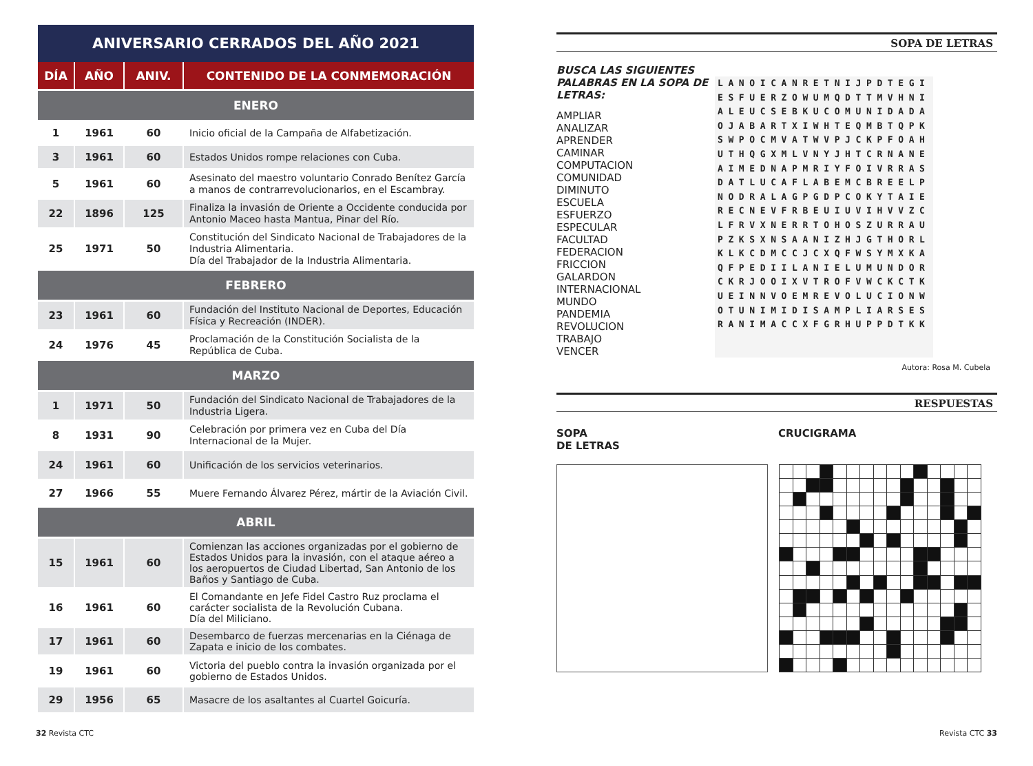| ANIVERSARIO CERRADOS DEL AÑO 2021 | | | |
| DÍA | AÑO | ANIV. | CONTENIDO DE LA CONMEMORACIÓN |
| ENERO | | | |
| 1 | 1961 | 60 | Inicio oficial de la Campaña de Alfabetización. |
| 3 | 1961 | 60 | Estados Unidos rompe relaciones con Cuba. |
| 5 | 1961 | 60 | Asesinato del maestro voluntario Conrado Benítez García a manos de contrarrevolucionarios, en el Escambray. |
| 22 | 1896 | 125 | Finaliza la invasión de Oriente a Occidente conducida por Antonio Maceo hasta Mantua, Pinar del Río. |
| 25 | 1971 | 50 | Constitución del Sindicato Nacional de Trabajadores de la Industria Alimentaria. Día del Trabajador de la Industria Alimentaria. |
| FEBRERO | | | |
| 23 | 1961 | 60 | Fundación del Instituto Nacional de Deportes, Educación Física y Recreación (INDER). |
| 24 | 1976 | 45 | Proclamación de la Constitución Socialista de la República de Cuba. |
| MARZO | | | |
| 1 | 1971 | 50 | Fundación del Sindicato Nacional de Trabajadores de la Industria Ligera. |
| 8 | 1931 | 90 | Celebración por primera vez en Cuba del Día Internacional de la Mujer. |
| 24 | 1961 | 60 | Unificación de los servicios veterinarios. |
| 27 | 1966 | 55 | Muere Fernando Álvarez Pérez, mártir de la Aviación Civil. |
| ABRIL | | | |
| 15 | 1961 | 60 | Comienzan las acciones organizadas por el gobierno de Estados Unidos para la invasión, con el ataque aéreo a los aeropuertos de Ciudad Libertad, San Antonio de los Baños y Santiago de Cuba. |
| 16 | 1961 | 60 | El Comandante en Jefe Fidel Castro Ruz proclama el carácter socialista de la Revolución Cubana. Día del Miliciano. |
| 17 | 1961 | 60 | Desembarco de fuerzas mercenarias en la Ciénaga de Zapata e inicio de los combates. |
| 19 | 1961 | 60 | Victoria del pueblo contra la invasión organizada por el gobierno de Estados Unidos. |
| 29 | 1956 | 65 | Masacre de los asaltantes al Cuartel Goicuría. |
32 Revista CTC
SOPA DE LETRAS
BUSCA LAS SIGUIENTES PALABRAS EN LA SOPA DE LETRAS:
AMPLIAR
ANALIZAR
APRENDER
CAMINAR
COMPUTACION
COMUNIDAD
DIMINUTO
ESCUELA
ESFUERZO
ESPECULAR
FACULTAD
FEDERACION
FRICCION
GALARDON
INTERNACIONAL
MUNDO
PANDEMIA
REVOLUCION
TRABAJO
VENCER
LANOICANRETNIJPDTEGI
ESFUERZOWUMQDTTMVHNI
ALEUCSEBKUCOMUNIDADA
OJABARTXIWHTEQMBTQPK
SWPOCMVATWVPJCKPFOAH
UTHQGXMLVNYJHTCRNANE
AIMEDNAPMRIYFOIVRRAS
DATLUCAFLABEMCBREELP
NODRALAGPGDPCOKYTAIE
RECNEVFRBEUIUVIHVVZC
LFRVXNERRTOHOSZURRAU
PZKSXNSAANIZHJGTHORL
KLKCDMCCJCXQFWSYMXKA
QFPEDIILANIELUMUNDOR
CKRJOOIXVTROFVWCKCTK
UEINNVOEMREVOLUCIONW
OTUNIMIDISAMPLIARSES
RANIMACCXFGRHUPPDTKK
Autora: Rosa M. Cubela
RESPUESTAS
SOPA
DE LETRAS
CRUCIGRAMA
Revista CTC 33